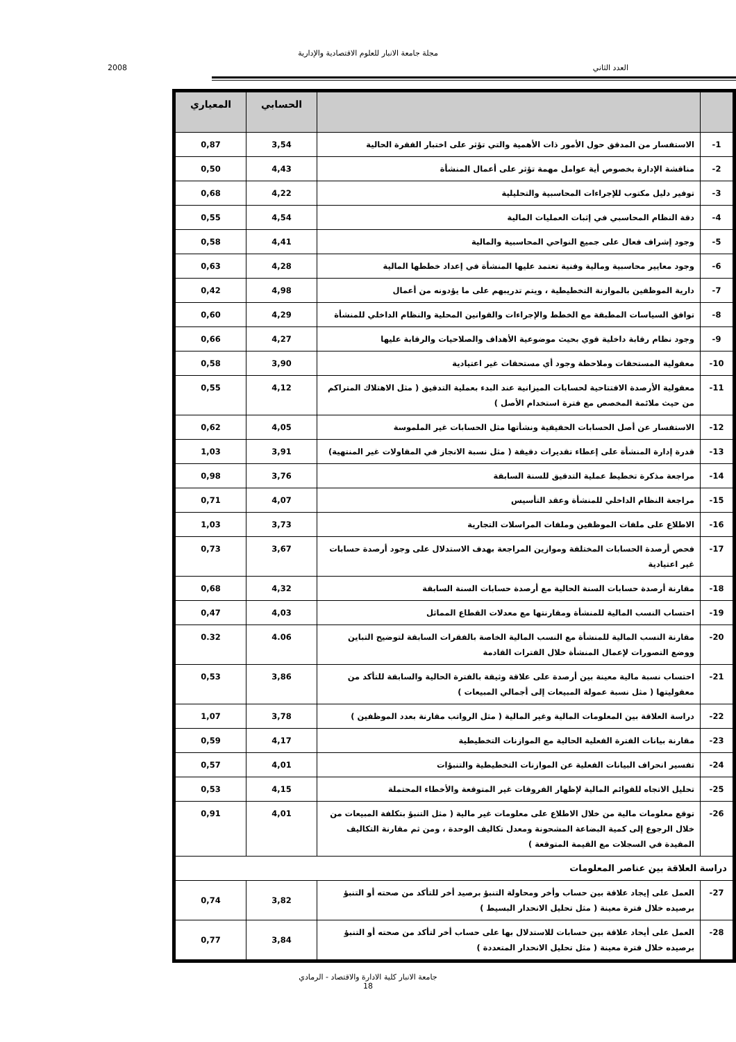مجلة جامعة الانبار للعلوم الاقتصادية والإدارية
العدد الثاني 2008
| | | الحسابي | المعياري |
| --- | --- | --- | --- |
| 1- | الاستفسار من المدقق حول الأمور ذات الأهمية والتي تؤثر على اختبار الفقرة الحالية | 3,54 | 0,87 |
| 2- | مناقشة الإدارة بخصوص أية عوامل مهمة تؤثر على أعمال المنشأة | 4,43 | 0,50 |
| 3- | توفير دليل مكتوب للإجراءات المحاسبية والتحليلية | 4,22 | 0,68 |
| 4- | دقة النظام المحاسبي في إثبات العمليات المالية | 4,54 | 0,55 |
| 5- | وجود إشراف فعال على جميع النواحي المحاسبية والمالية | 4,41 | 0,58 |
| 6- | وجود معايير محاسبية ومالية وفنية تعتمد عليها المنشأة في إعداد خططها المالية | 4,28 | 0,63 |
| 7- | دارية الموظفين بالموازنة التخطيطية ، ويتم تدريبهم على ما يؤدونه من أعمال | 4,98 | 0,42 |
| 8- | توافق السياسات المطبقة مع الخطط والإجراءات والقوانين المحلية والنظام الداخلي للمنشأة | 4,29 | 0,60 |
| 9- | وجود نظام رقابة داخلية قوي بحيث موضوعية الأهداف والصلاحيات والرقابة عليها | 4,27 | 0,66 |
| 10- | معقولية المستحقات وملاحظة وجود أي مستحقات غير اعتيادية | 3,90 | 0,58 |
| 11- | معقولية الأرصدة الافتتاحية لحسابات الميزانية عند البدء بعملية التدقيق ( مثل الاهتلاك المتراكم من حيث ملائمة المخصص مع فترة استخدام الأصل ) | 4,12 | 0,55 |
| 12- | الاستفسار عن أصل الحسابات الحقيقية ونشأتها مثل الحسابات غير الملموسة | 4,05 | 0,62 |
| 13- | قدرة إدارة المنشأة على إعطاء تقديرات دقيقة ( مثل نسبة الانجاز في المقاولات غير المنتهية) | 3,91 | 1,03 |
| 14- | مراجعة مذكرة تخطيط عملية التدقيق للسنة السابقة | 3,76 | 0,98 |
| 15- | مراجعة النظام الداخلي للمنشأة وعقد التأسيس | 4,07 | 0,71 |
| 16- | الاطلاع على ملفات الموظفين وملفات المراسلات التجارية | 3,73 | 1,03 |
| 17- | فحص أرصدة الحسابات المختلفة وموازين المراجعة بهدف الاستدلال على وجود أرصدة حسابات غير اعتيادية | 3,67 | 0,73 |
| 18- | مقارنة أرصدة حسابات السنة الحالية مع أرصدة حسابات السنة السابقة | 4,32 | 0,68 |
| 19- | احتساب النسب المالية للمنشأة ومقارنتها مع معدلات القطاع المماثل | 4,03 | 0,47 |
| 20- | مقارنة النسب المالية للمنشأة مع النسب المالية الخاصة بالفقرات السابقة لتوضيح التباين ووضع التصورات لإعمال المنشأة خلال الفترات القادمة | 4.06 | 0.32 |
| 21- | احتساب نسبة مالية معينة بين أرصدة على علاقة وثيقة بالفترة الحالية والسابقة للتأكد من معقوليتها ( مثل نسبة عمولة المبيعات إلى أجمالي المبيعات ) | 3,86 | 0,53 |
| 22- | دراسة العلاقة بين المعلومات المالية وغير المالية ( مثل الرواتب مقارنة بعدد الموظفين ) | 3,78 | 1,07 |
| 23- | مقارنة بيانات الفترة الفعلية الحالية مع الموازنات التخطيطية | 4,17 | 0,59 |
| 24- | تفسير انحراف البيانات الفعلية عن الموازنات التخطيطية والتنبؤات | 4,01 | 0,57 |
| 25- | تحليل الاتجاه للقوائم المالية لإظهار الفروقات غير المتوقعة والأخطاء المحتملة | 4,15 | 0,53 |
| 26- | توقع معلومات مالية من خلال الاطلاع على معلومات غير مالية ( مثل التنبؤ بتكلفة المبيعات من خلال الرجوع إلى كمية البضاعة المشحونة ومعدل تكاليف الوحدة ، ومن ثم مقارنة التكاليف المقيدة في السجلات مع القيمة المتوقعة ) | 4,01 | 0,91 |
| دراسة العلاقة بين عناصر المعلومات | | | |
| 27- | العمل على إيجاد علاقة بين حساب وأخر ومحاولة التنبؤ برصيد أخر للتأكد من صحته أو التنبؤ برصيده خلال فترة معينة ( مثل تحليل الانحدار البسيط ) | 3,82 | 0,74 |
| 28- | العمل على أيحاد علاقة بين حسابات للاستدلال بها على حساب أخر لتأكد من صحته أو التنبؤ برصيده خلال فترة معينة ( مثل تحليل الانحدار المتعددة ) | 3,84 | 0,77 |
جامعة الانبار كلية الادارة والاقتصاد - الرمادي
18